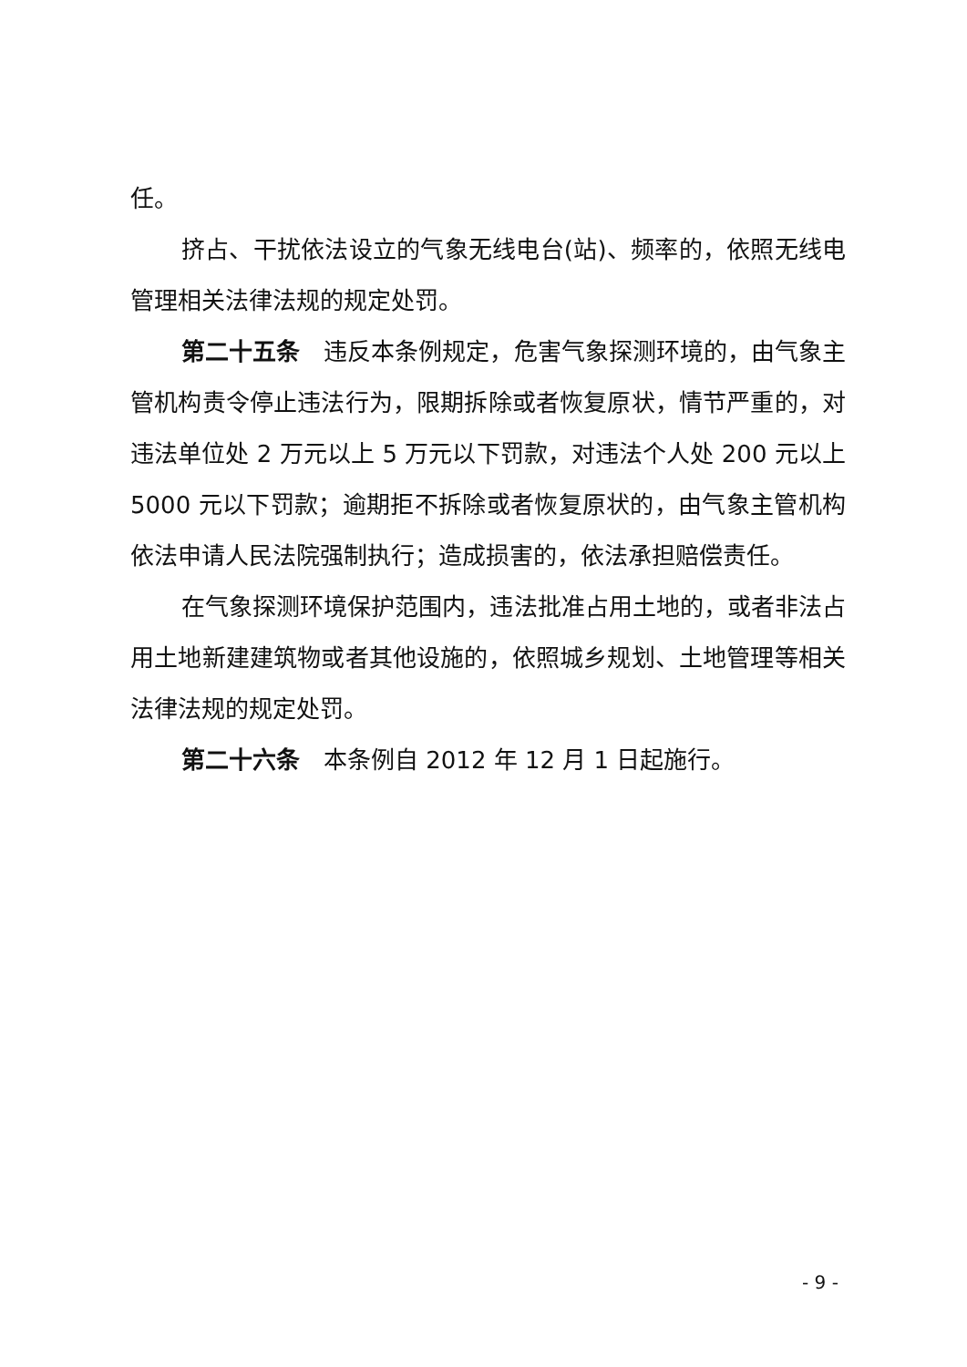任。
挤占、干扰依法设立的气象无线电台(站)、频率的，依照无线电管理相关法律法规的规定处罚。
第二十五条　违反本条例规定，危害气象探测环境的，由气象主管机构责令停止违法行为，限期拆除或者恢复原状，情节严重的，对违法单位处 2 万元以上 5 万元以下罚款，对违法个人处 200 元以上 5000 元以下罚款；逾期拒不拆除或者恢复原状的，由气象主管机构依法申请人民法院强制执行；造成损害的，依法承担赔偿责任。
在气象探测环境保护范围内，违法批准占用土地的，或者非法占用土地新建建筑物或者其他设施的，依照城乡规划、土地管理等相关法律法规的规定处罚。
第二十六条　本条例自 2012 年 12 月 1 日起施行。
- 9 -